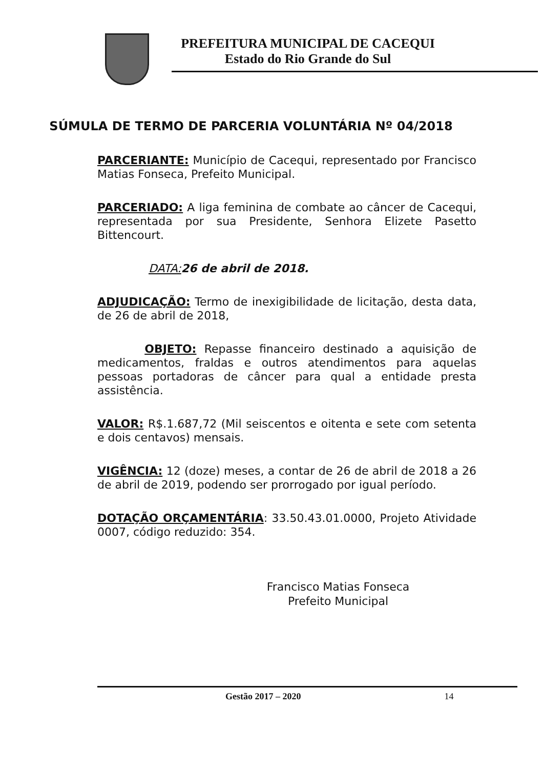PREFEITURA MUNICIPAL DE CACEQUI
Estado do Rio Grande do Sul
SÚMULA DE TERMO DE PARCERIA VOLUNTÁRIA Nº 04/2018
PARCERIANTE: Município de Cacequi, representado por Francisco Matias Fonseca, Prefeito Municipal.
PARCERIADO: A liga feminina de combate ao câncer de Cacequi, representada por sua Presidente, Senhora Elizete Pasetto Bittencourt.
DATA: 26 de abril de 2018.
ADJUDICAÇÃO: Termo de inexigibilidade de licitação, desta data, de 26 de abril de 2018,
OBJETO: Repasse financeiro destinado a aquisição de medicamentos, fraldas e outros atendimentos para aquelas pessoas portadoras de câncer para qual a entidade presta assistência.
VALOR: R$.1.687,72 (Mil seiscentos e oitenta e sete com setenta e dois centavos) mensais.
VIGÊNCIA: 12 (doze) meses, a contar de 26 de abril de 2018 a 26 de abril de 2019, podendo ser prorrogado por igual período.
DOTAÇÃO ORÇAMENTÁRIA: 33.50.43.01.0000, Projeto Atividade 0007, código reduzido: 354.
Francisco Matias Fonseca
Prefeito Municipal
Gestão 2017 – 2020 14